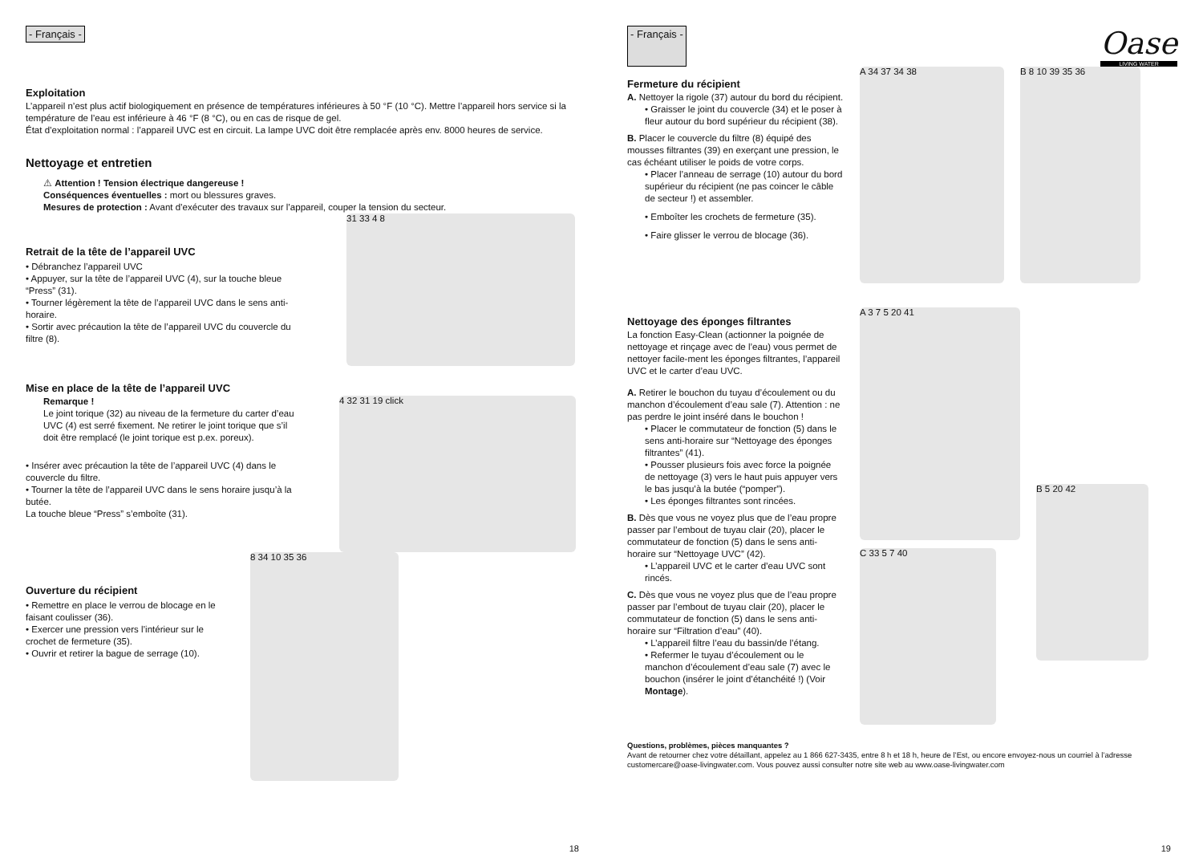- Français -
Exploitation
L’appareil n’est plus actif biologiquement en présence de températures inférieures à 50 °F (10 °C). Mettre l’appareil hors service si la température de l’eau est inférieure à 46 °F (8 °C), ou en cas de risque de gel.
État d’exploitation normal : l’appareil UVC est en circuit. La lampe UVC doit être remplacée après env. 8000 heures de service.
Nettoyage et entretien
⚠ Attention ! Tension électrique dangereuse !
Conséquences éventuelles : mort ou blessures graves.
Mesures de protection : Avant d’exécuter des travaux sur l’appareil, couper la tension du secteur.
Retrait de la tête de l’appareil UVC
• Débranchez l’appareil UVC
• Appuyer, sur la tête de l’appareil UVC (4), sur la touche bleue “Press” (31).
• Tourner légèrement la tête de l’appareil UVC dans le sens anti-horaire.
• Sortir avec précaution la tête de l’appareil UVC du couvercle du filtre (8).
31 33 4 8
Mise en place de la tête de l’appareil UVC
Remarque !
Le joint torique (32) au niveau de la fermeture du carter d’eau UVC (4) est serré fixement. Ne retirer le joint torique que s’il doit être remplacé (le joint torique est p.ex. poreux).
• Insérer avec précaution la tête de l’appareil UVC (4) dans le couvercle du filtre.
• Tourner la tête de l’appareil UVC dans le sens horaire jusqu’à la butée.
La touche bleue “Press” s’emboîte (31).
4 32 31 19 click
Ouverture du récipient
• Remettre en place le verrou de blocage en le faisant coulisser (36).
• Exercer une pression vers l’intérieur sur le crochet de fermeture (35).
• Ouvrir et retirer la bague de serrage (10).
8 34 10 35 36
18
- Français -
Oase
LIVING WATER
Fermeture du récipient
A. Nettoyer la rigole (37) autour du bord du récipient.
• Graisser le joint du couvercle (34) et le poser à fleur autour du bord supérieur du récipient (38).
B. Placer le couvercle du filtre (8) équipé des mousses filtrantes (39) en exerçant une pression, le cas échéant utiliser le poids de votre corps.
• Placer l’anneau de serrage (10) autour du bord supérieur du récipient (ne pas coincer le câble de secteur !) et assembler.
• Emboîter les crochets de fermeture (35).
• Faire glisser le verrou de blocage (36).
A 34 37 34 38 B 8 10 39 35 36
Nettoyage des éponges filtrantes
La fonction Easy-Clean (actionner la poignée de nettoyage et rinçage avec de l’eau) vous permet de nettoyer facile-ment les éponges filtrantes, l’appareil UVC et le carter d’eau UVC.
A. Retirer le bouchon du tuyau d’écoulement ou du manchon d’écoulement d’eau sale (7). Attention : ne pas perdre le joint inséré dans le bouchon !
• Placer le commutateur de fonction (5) dans le sens anti-horaire sur “Nettoyage des éponges filtrantes” (41).
• Pousser plusieurs fois avec force la poignée de nettoyage (3) vers le haut puis appuyer vers le bas jusqu’à la butée (“pomper”).
• Les éponges filtrantes sont rincées.
B. Dès que vous ne voyez plus que de l’eau propre passer par l’embout de tuyau clair (20), placer le commutateur de fonction (5) dans le sens anti-horaire sur “Nettoyage UVC” (42).
• L’appareil UVC et le carter d’eau UVC sont rincés.
C. Dès que vous ne voyez plus que de l’eau propre passer par l’embout de tuyau clair (20), placer le commutateur de fonction (5) dans le sens anti-horaire sur “Filtration d’eau” (40).
• L’appareil filtre l’eau du bassin/de l’étang.
• Refermer le tuyau d’écoulement ou le manchon d’écoulement d’eau sale (7) avec le bouchon (insérer le joint d’étanchéité !) (Voir Montage).
A 3 7 5 20 41
C 33 5 7 40
B 5 20 42
Questions, problèmes, pièces manquantes ?
Avant de retourner chez votre détaillant, appelez au 1 866 627-3435, entre 8 h et 18 h, heure de l’Est, ou encore envoyez-nous un courriel à l’adresse customercare@oase-livingwater.com. Vous pouvez aussi consulter notre site web au www.oase-livingwater.com
19